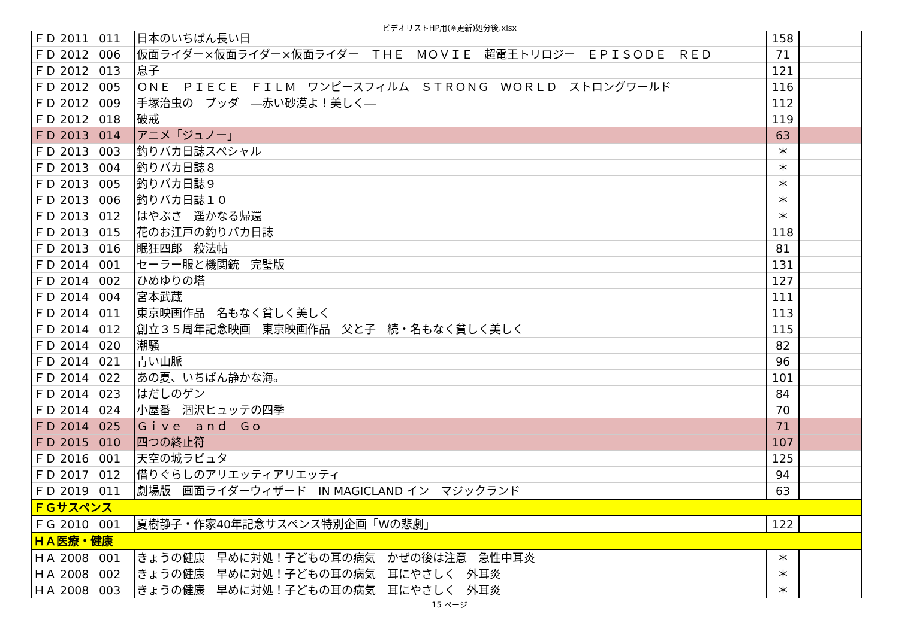ビデオリストHP用(※更新)処分後.xlsx
| ＦＤ 2011 | 011 | 日本のいちばん長い日 | 158 | |
| ＦＤ 2012 | 006 | 仮面ライダー×仮面ライダー×仮面ライダー ＴＨＥ ＭＯＶＩＥ 超電王トリロジー ＥＰＩＳＯＤＥ ＲＥＤ | 71 | |
| ＦＤ 2012 | 013 | 息子 | 121 | |
| ＦＤ 2012 | 005 | ＯＮＥ ＰＩＥＣＥ ＦＩＬＭ ワンピースフィルム ＳＴＲＯＮＧ ＷＯＲＬＤ ストロングワールド | 116 | |
| ＦＤ 2012 | 009 | 手塚治虫の ブッダ ―赤い砂漠よ！美しく― | 112 | |
| ＦＤ 2012 | 018 | 破戒 | 119 | |
| ＦＤ 2013 | 014 | アニメ「ジュノー」 | 63 | |
| ＦＤ 2013 | 003 | 釣りバカ日誌スペシャル | ＊ | |
| ＦＤ 2013 | 004 | 釣りバカ日誌８ | ＊ | |
| ＦＤ 2013 | 005 | 釣りバカ日誌９ | ＊ | |
| ＦＤ 2013 | 006 | 釣りバカ日誌１０ | ＊ | |
| ＦＤ 2013 | 012 | はやぶさ 遥かなる帰還 | ＊ | |
| ＦＤ 2013 | 015 | 花のお江戸の釣りバカ日誌 | 118 | |
| ＦＤ 2013 | 016 | 眠狂四郎 殺法帖 | 81 | |
| ＦＤ 2014 | 001 | セーラー服と機関銃 完璧版 | 131 | |
| ＦＤ 2014 | 002 | ひめゆりの塔 | 127 | |
| ＦＤ 2014 | 004 | 宮本武蔵 | 111 | |
| ＦＤ 2014 | 011 | 東京映画作品 名もなく貧しく美しく | 113 | |
| ＦＤ 2014 | 012 | 創立３５周年記念映画 東京映画作品 父と子 続・名もなく貧しく美しく | 115 | |
| ＦＤ 2014 | 020 | 潮騒 | 82 | |
| ＦＤ 2014 | 021 | 青い山脈 | 96 | |
| ＦＤ 2014 | 022 | あの夏、いちばん静かな海。 | 101 | |
| ＦＤ 2014 | 023 | はだしのゲン | 84 | |
| ＦＤ 2014 | 024 | 小屋番 涸沢ヒュッテの四季 | 70 | |
| ＦＤ 2014 | 025 | Ｇｉｖｅ ａｎｄ Ｇｏ | 71 | |
| ＦＤ 2015 | 010 | 四つの終止符 | 107 | |
| ＦＤ 2016 | 001 | 天空の城ラピュタ | 125 | |
| ＦＤ 2017 | 012 | 借りぐらしのアリエッティアリエッティ | 94 | |
| ＦＤ 2019 | 011 | 劇場版 画面ライダーウィザード IN MAGICLAND イン マジックランド | 63 | |
| ＦＧサスペンス | | | | |
| ＦＧ 2010 | 001 | 夏樹静子・作家40年記念サスペンス特別企画「Wの悲劇」 | 122 | |
| ＨＡ医療・健康 | | | | |
| ＨＡ 2008 | 001 | きょうの健康 早めに対処！子どもの耳の病気 かぜの後は注意 急性中耳炎 | ＊ | |
| ＨＡ 2008 | 002 | きょうの健康 早めに対処！子どもの耳の病気 耳にやさしく 外耳炎 | ＊ | |
| ＨＡ 2008 | 003 | きょうの健康 早めに対処！子どもの耳の病気 耳にやさしく 外耳炎 | ＊ | |
15 ページ